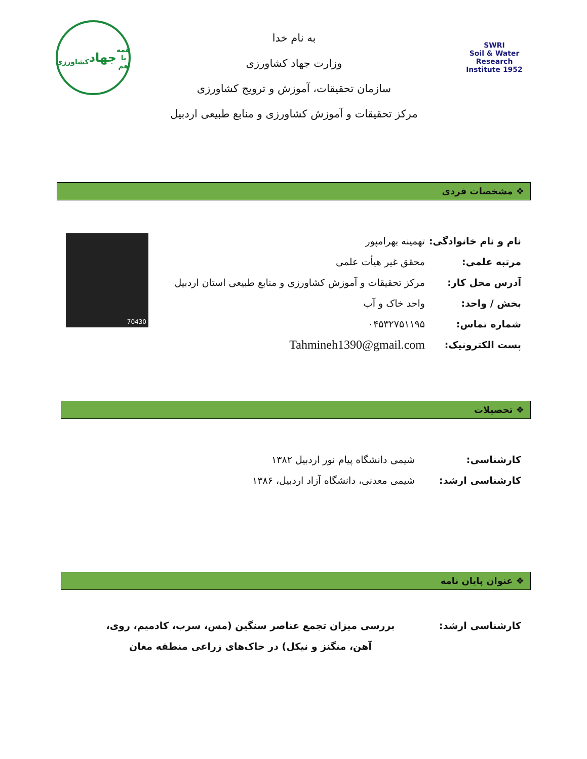SWRI
Soil & Water Research Institute 1952
به نام خدا
وزارت جهاد کشاورزی
سازمان تحقیقات، آموزش و ترویج کشاورزی
مرکز تحقیقات و آموزش کشاورزی و منابع طبیعی اردبیل
همه با هم
جهاد
کشاورزی
❖ مشخصات فردی
نام و نام خانوادگی: تهمینه بهرامپور
مرتبه علمی: محقق غیر هیأت علمی
آدرس محل کار: مرکز تحقیقات و آموزش کشاورزی و منابع طبیعی استان اردبیل
بخش / واحد: واحد خاک و آب
شماره تماس: ۰۴۵۳۲۷۵۱۱۹۵
پست الکترونیک: Tahmineh1390@gmail.com
70430
❖ تحصیلات
کارشناسی: شیمی دانشگاه پیام نور اردبیل ۱۳۸۲
کارشناسی ارشد: شیمی معدنی، دانشگاه آزاد اردبیل، ۱۳۸۶
❖ عنوان پایان نامه
کارشناسی ارشد: بررسی میزان تجمع عناصر سنگین (مس، سرب، کادمیم، روی، آهن، منگنز و نیکل) در خاک‌های زراعی منطقه مغان